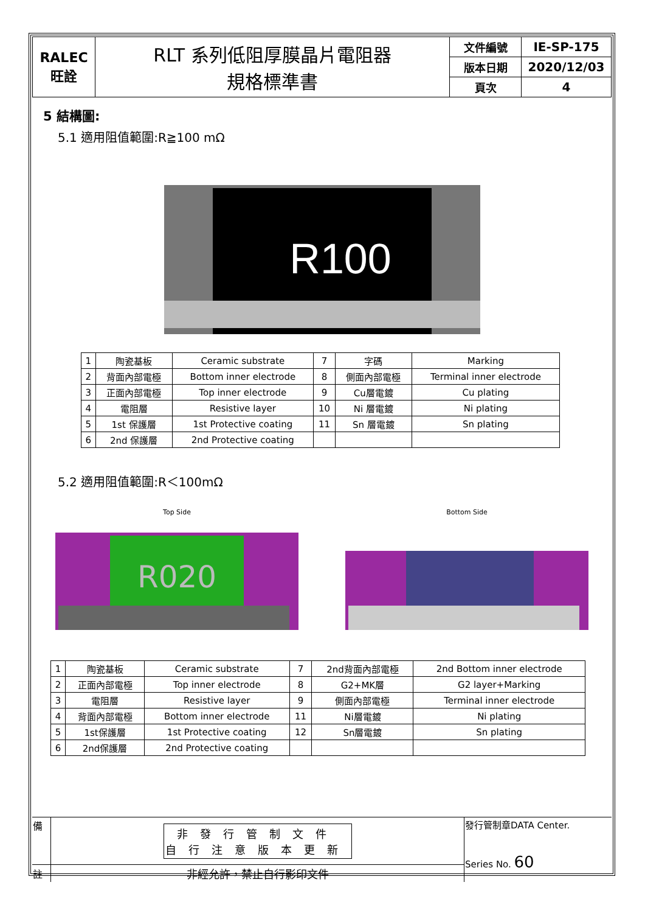| RALEC 旺詮 | RLT 系列低阻厚膜晶片電阻器 規格標準書 | 文件編號 | IE-SP-175 |
| | | 版本日期 | 2020/12/03 |
| | | 頁次 | 4 |
5 結構圖:
5.1 適用阻值範圍:R≧100 mΩ
R100
| 1 | 陶瓷基板 | Ceramic substrate | 7 | 字碼 | Marking |
| 2 | 背面內部電極 | Bottom inner electrode | 8 | 側面內部電極 | Terminal inner electrode |
| 3 | 正面內部電極 | Top inner electrode | 9 | Cu層電鍍 | Cu plating |
| 4 | 電阻層 | Resistive layer | 10 | Ni 層電鍍 | Ni plating |
| 5 | 1st 保護層 | 1st Protective coating | 11 | Sn 層電鍍 | Sn plating |
| 6 | 2nd 保護層 | 2nd Protective coating | | | |
5.2 適用阻值範圍:R＜100mΩ
Top Side
R020
Bottom Side
| 1 | 陶瓷基板 | Ceramic substrate | 7 | 2nd背面內部電極 | 2nd Bottom inner electrode |
| 2 | 正面內部電極 | Top inner electrode | 8 | G2+MK層 | G2 layer+Marking |
| 3 | 電阻層 | Resistive layer | 9 | 側面內部電極 | Terminal inner electrode |
| 4 | 背面內部電極 | Bottom inner electrode | 11 | Ni層電鍍 | Ni plating |
| 5 | 1st保護層 | 1st Protective coating | 12 | Sn層電鍍 | Sn plating |
| 6 | 2nd保護層 | 2nd Protective coating | | | |
| 備 | 非發行管制文件 自行注意版本更新 | 發行管制章DATA Center. Series No. 60 |
| 註 | 非經允許，禁止自行影印文件 | |